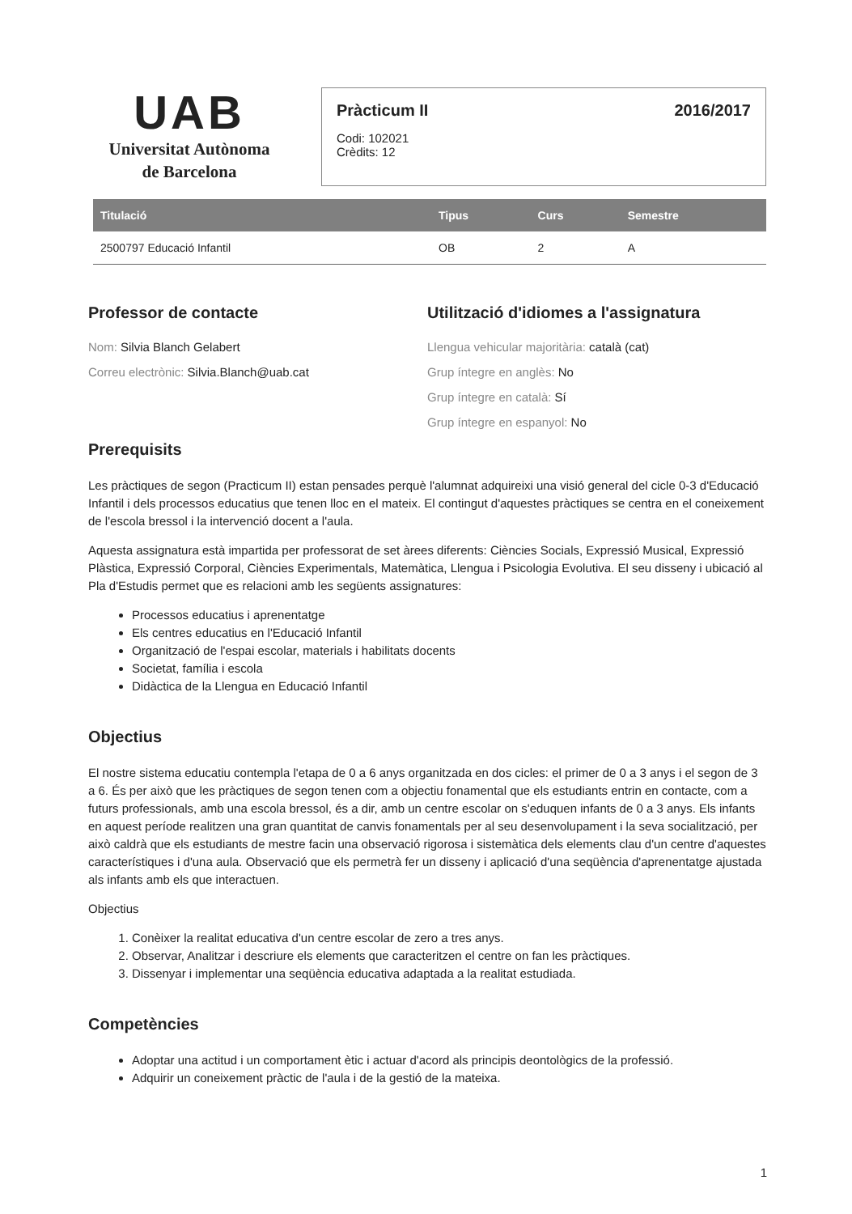UAB
Universitat Autònoma
de Barcelona
Pràcticum II 2016/2017
Codi: 102021
Crèdits: 12
| Titulació | Tipus | Curs | Semestre |
| --- | --- | --- | --- |
| 2500797 Educació Infantil | OB | 2 | A |
Professor de contacte
Nom: Silvia Blanch Gelabert
Correu electrònic: Silvia.Blanch@uab.cat
Utilització d'idiomes a l'assignatura
Llengua vehicular majoritària: català (cat)
Grup íntegre en anglès: No
Grup íntegre en català: Sí
Grup íntegre en espanyol: No
Prerequisits
Les pràctiques de segon (Practicum II) estan pensades perquè l'alumnat adquireixi una visió general del cicle 0-3 d'Educació Infantil i dels processos educatius que tenen lloc en el mateix. El contingut d'aquestes pràctiques se centra en el coneixement de l'escola bressol i la intervenció docent a l'aula.
Aquesta assignatura està impartida per professorat de set àrees diferents: Ciències Socials, Expressió Musical, Expressió Plàstica, Expressió Corporal, Ciències Experimentals, Matemàtica, Llengua i Psicologia Evolutiva. El seu disseny i ubicació al Pla d'Estudis permet que es relacioni amb les següents assignatures:
Processos educatius i aprenentatge
Els centres educatius en l'Educació Infantil
Organització de l'espai escolar, materials i habilitats docents
Societat, família i escola
Didàctica de la Llengua en Educació Infantil
Objectius
El nostre sistema educatiu contempla l'etapa de 0 a 6 anys organitzada en dos cicles: el primer de 0 a 3 anys i el segon de 3 a 6. És per això que les pràctiques de segon tenen com a objectiu fonamental que els estudiants entrin en contacte, com a futurs professionals, amb una escola bressol, és a dir, amb un centre escolar on s'eduquen infants de 0 a 3 anys. Els infants en aquest període realitzen una gran quantitat de canvis fonamentals per al seu desenvolupament i la seva socialització, per això caldrà que els estudiants de mestre facin una observació rigorosa i sistemàtica dels elements clau d'un centre d'aquestes característiques i d'una aula. Observació que els permetrà fer un disseny i aplicació d'una seqüència d'aprenentatge ajustada als infants amb els que interactuen.
Objectius
1. Conèixer la realitat educativa d'un centre escolar de zero a tres anys.
2. Observar, Analitzar i descriure els elements que caracteritzen el centre on fan les pràctiques.
3. Dissenyar i implementar una seqüència educativa adaptada a la realitat estudiada.
Competències
Adoptar una actitud i un comportament ètic i actuar d'acord als principis deontològics de la professió.
Adquirir un coneixement pràctic de l'aula i de la gestió de la mateixa.
1